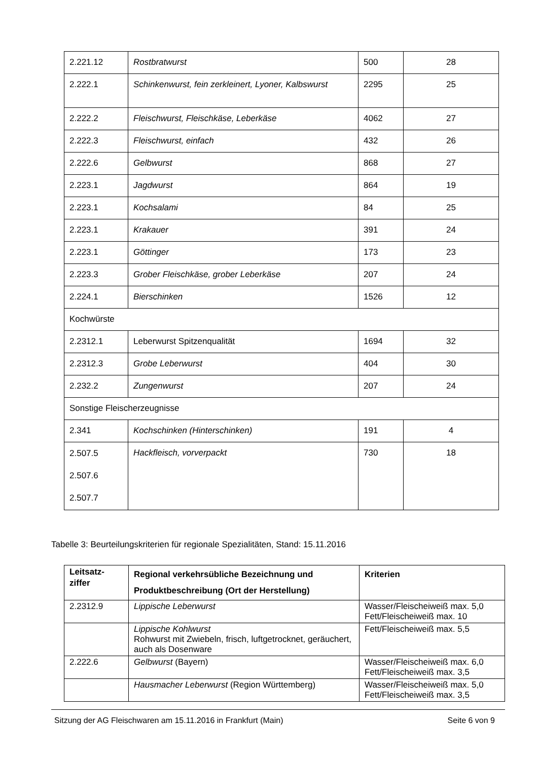| 2.221.12 | Rostbratwurst | 500 | 28 |
| 2.222.1 | Schinkenwurst, fein zerkleinert, Lyoner, Kalbswurst | 2295 | 25 |
| 2.222.2 | Fleischwurst, Fleischkäse, Leberkäse | 4062 | 27 |
| 2.222.3 | Fleischwurst, einfach | 432 | 26 |
| 2.222.6 | Gelbwurst | 868 | 27 |
| 2.223.1 | Jagdwurst | 864 | 19 |
| 2.223.1 | Kochsalami | 84 | 25 |
| 2.223.1 | Krakauer | 391 | 24 |
| 2.223.1 | Göttinger | 173 | 23 |
| 2.223.3 | Grober Fleischkäse, grober Leberkäse | 207 | 24 |
| 2.224.1 | Bierschinken | 1526 | 12 |
| Kochwürste | | | |
| 2.2312.1 | Leberwurst Spitzenqualität | 1694 | 32 |
| 2.2312.3 | Grobe Leberwurst | 404 | 30 |
| 2.232.2 | Zungenwurst | 207 | 24 |
| Sonstige Fleischerzeugnisse | | | |
| 2.341 | Kochschinken (Hinterschinken) | 191 | 4 |
| 2.507.5 2.507.6 2.507.7 | Hackfleisch, vorverpackt | 730 | 18 |
Tabelle 3: Beurteilungskriterien für regionale Spezialitäten, Stand: 15.11.2016
| Leitsatz- ziffer | Regional verkehrsübliche Bezeichnung und Produktbeschreibung (Ort der Herstellung) | Kriterien |
| --- | --- | --- |
| 2.2312.9 | Lippische Leberwurst | Wasser/Fleischeiweiß max. 5,0 Fett/Fleischeiweiß max. 10 |
| | Lippische Kohlwurst Rohwurst mit Zwiebeln, frisch, luftgetrocknet, geräuchert, auch als Dosenware | Fett/Fleischeiweiß max. 5,5 |
| 2.222.6 | Gelbwurst (Bayern) | Wasser/Fleischeiweiß max. 6,0 Fett/Fleischeiweiß max. 3,5 |
| | Hausmacher Leberwurst (Region Württemberg) | Wasser/Fleischeiweiß max. 5,0 Fett/Fleischeiweiß max. 3,5 |
Sitzung der AG Fleischwaren am 15.11.2016 in Frankfurt (Main) Seite 6 von 9